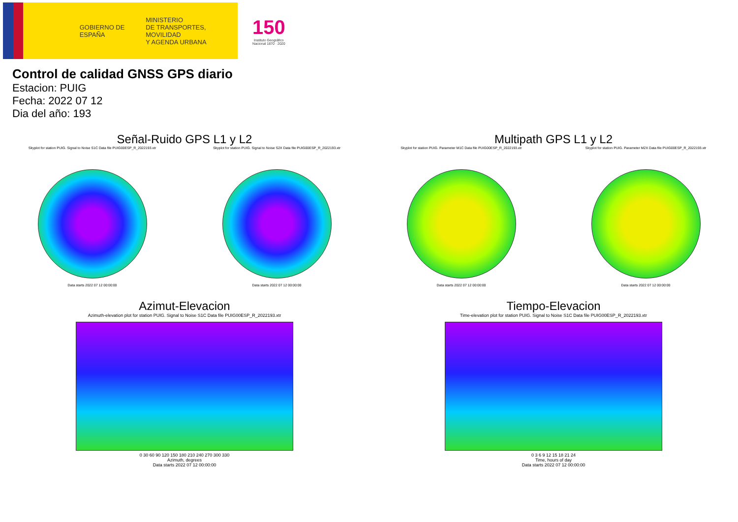GOBIERNO DE ESPAÑA
MINISTERIO
DE TRANSPORTES, MOVILIDAD
Y AGENDA URBANA
150
Instituto Geográfico
Nacional 1870 · 2020
Control de calidad GNSS GPS diario
Estacion: PUIG
Fecha: 2022 07 12
Dia del año: 193
Señal-Ruido GPS L1 y L2
Skyplot for station PUIG. Signal to Noise S1C Data file PUIG00ESP_R_2022193.xtr
Data starts 2022 07 12 00:00:00
Skyplot for station PUIG. Signal to Noise S2X Data file PUIG00ESP_R_2022193.xtr
Data starts 2022 07 12 00:00:00
Multipath GPS L1 y L2
Skyplot for station PUIG. Parameter M1C Data file PUIG00ESP_R_2022193.xtr
Data starts 2022 07 12 00:00:00
Skyplot for station PUIG. Parameter M2X Data file PUIG00ESP_R_2022193.xtr
Data starts 2022 07 12 00:00:00
Azimut-Elevacion
Azimuth-elevation plot for station PUIG. Signal to Noise S1C Data file PUIG00ESP_R_2022193.xtr
0 30 60 90 120 150 180 210 240 270 300 330
Azimuth, degrees
Data starts 2022 07 12 00:00:00
Tiempo-Elevacion
Time-elevation plot for station PUIG. Signal to Noise S1C Data file PUIG00ESP_R_2022193.xtr
0 3 6 9 12 15 18 21 24
Time, hours of day
Data starts 2022 07 12 00:00:00